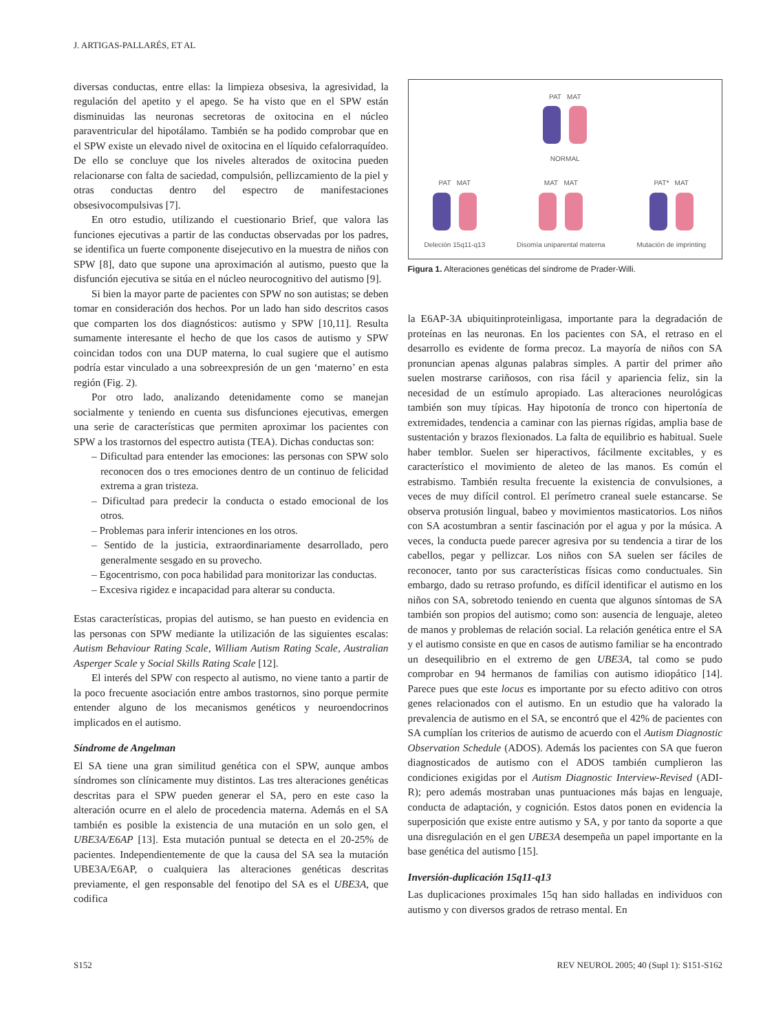J. ARTIGAS-PALLARÉS, ET AL
diversas conductas, entre ellas: la limpieza obsesiva, la agresividad, la regulación del apetito y el apego. Se ha visto que en el SPW están disminuidas las neuronas secretoras de oxitocina en el núcleo paraventricular del hipotálamo. También se ha podido comprobar que en el SPW existe un elevado nivel de oxitocina en el líquido cefalorraquídeo. De ello se concluye que los niveles alterados de oxitocina pueden relacionarse con falta de saciedad, compulsión, pellizcamiento de la piel y otras conductas dentro del espectro de manifestaciones obsesivocompulsivas [7].
En otro estudio, utilizando el cuestionario Brief, que valora las funciones ejecutivas a partir de las conductas observadas por los padres, se identifica un fuerte componente disejecutivo en la muestra de niños con SPW [8], dato que supone una aproximación al autismo, puesto que la disfunción ejecutiva se sitúa en el núcleo neurocognitivo del autismo [9].
Si bien la mayor parte de pacientes con SPW no son autistas; se deben tomar en consideración dos hechos. Por un lado han sido descritos casos que comparten los dos diagnósticos: autismo y SPW [10,11]. Resulta sumamente interesante el hecho de que los casos de autismo y SPW coincidan todos con una DUP materna, lo cual sugiere que el autismo podría estar vinculado a una sobreexpresión de un gen ‘materno’ en esta región (Fig. 2).
Por otro lado, analizando detenidamente como se manejan socialmente y teniendo en cuenta sus disfunciones ejecutivas, emergen una serie de características que permiten aproximar los pacientes con SPW a los trastornos del espectro autista (TEA). Dichas conductas son:
– Dificultad para entender las emociones: las personas con SPW solo reconocen dos o tres emociones dentro de un continuo de felicidad extrema a gran tristeza.
– Dificultad para predecir la conducta o estado emocional de los otros.
– Problemas para inferir intenciones en los otros.
– Sentido de la justicia, extraordinariamente desarrollado, pero generalmente sesgado en su provecho.
– Egocentrismo, con poca habilidad para monitorizar las conductas.
– Excesiva rigidez e incapacidad para alterar su conducta.
Estas características, propias del autismo, se han puesto en evidencia en las personas con SPW mediante la utilización de las siguientes escalas: Autism Behaviour Rating Scale, William Autism Rating Scale, Australian Asperger Scale y Social Skills Rating Scale [12].
El interés del SPW con respecto al autismo, no viene tanto a partir de la poco frecuente asociación entre ambos trastornos, sino porque permite entender alguno de los mecanismos genéticos y neuroendocrinos implicados en el autismo.
Síndrome de Angelman
El SA tiene una gran similitud genética con el SPW, aunque ambos síndromes son clínicamente muy distintos. Las tres alteraciones genéticas descritas para el SPW pueden generar el SA, pero en este caso la alteración ocurre en el alelo de procedencia materna. Además en el SA también es posible la existencia de una mutación en un solo gen, el UBE3A/E6AP [13]. Esta mutación puntual se detecta en el 20-25% de pacientes. Independientemente de que la causa del SA sea la mutación UBE3A/E6AP, o cualquiera las alteraciones genéticas descritas previamente, el gen responsable del fenotipo del SA es el UBE3A, que codifica
PAT MAT
NORMAL
PAT MAT
Deleción 15q11-q13
MAT MAT
Disomía uniparental materna
PAT* MAT
Mutación de imprinting
Figura 1. Alteraciones genéticas del síndrome de Prader-Willi.
la E6AP-3A ubiquitinproteinligasa, importante para la degradación de proteínas en las neuronas. En los pacientes con SA, el retraso en el desarrollo es evidente de forma precoz. La mayoría de niños con SA pronuncian apenas algunas palabras simples. A partir del primer año suelen mostrarse cariñosos, con risa fácil y apariencia feliz, sin la necesidad de un estímulo apropiado. Las alteraciones neurológicas también son muy típicas. Hay hipotonía de tronco con hipertonía de extremidades, tendencia a caminar con las piernas rígidas, amplia base de sustentación y brazos flexionados. La falta de equilibrio es habitual. Suele haber temblor. Suelen ser hiperactivos, fácilmente excitables, y es característico el movimiento de aleteo de las manos. Es común el estrabismo. También resulta frecuente la existencia de convulsiones, a veces de muy difícil control. El perímetro craneal suele estancarse. Se observa protusión lingual, babeo y movimientos masticatorios. Los niños con SA acostumbran a sentir fascinación por el agua y por la música. A veces, la conducta puede parecer agresiva por su tendencia a tirar de los cabellos, pegar y pellizcar. Los niños con SA suelen ser fáciles de reconocer, tanto por sus características físicas como conductuales. Sin embargo, dado su retraso profundo, es difícil identificar el autismo en los niños con SA, sobretodo teniendo en cuenta que algunos síntomas de SA también son propios del autismo; como son: ausencia de lenguaje, aleteo de manos y problemas de relación social. La relación genética entre el SA y el autismo consiste en que en casos de autismo familiar se ha encontrado un desequilibrio en el extremo de gen UBE3A, tal como se pudo comprobar en 94 hermanos de familias con autismo idiopático [14]. Parece pues que este locus es importante por su efecto aditivo con otros genes relacionados con el autismo. En un estudio que ha valorado la prevalencia de autismo en el SA, se encontró que el 42% de pacientes con SA cumplían los criterios de autismo de acuerdo con el Autism Diagnostic Observation Schedule (ADOS). Además los pacientes con SA que fueron diagnosticados de autismo con el ADOS también cumplieron las condiciones exigidas por el Autism Diagnostic Interview-Revised (ADI-R); pero además mostraban unas puntuaciones más bajas en lenguaje, conducta de adaptación, y cognición. Estos datos ponen en evidencia la superposición que existe entre autismo y SA, y por tanto da soporte a que una disregulación en el gen UBE3A desempeña un papel importante en la base genética del autismo [15].
Inversión-duplicación 15q11-q13
Las duplicaciones proximales 15q han sido halladas en individuos con autismo y con diversos grados de retraso mental. En
S152 REV NEUROL 2005; 40 (Supl 1): S151-S162